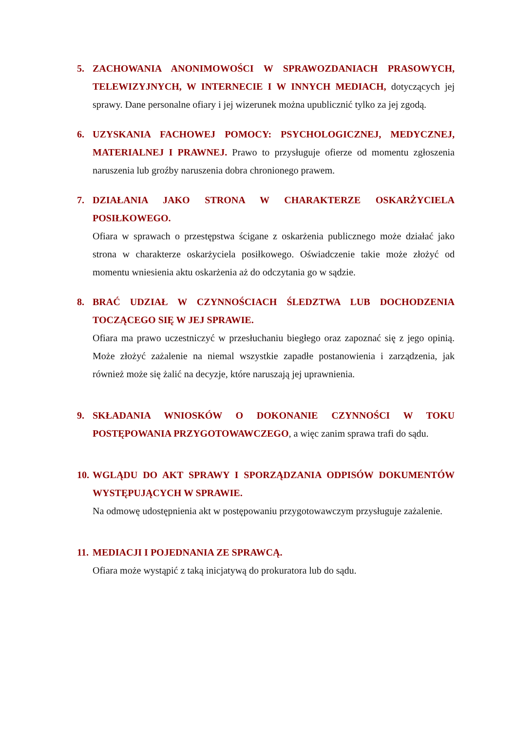5. ZACHOWANIA ANONIMOWOŚCI W SPRAWOZDANIACH PRASOWYCH, TELEWIZYJNYCH, W INTERNECIE I W INNYCH MEDIACH, dotyczących jej sprawy. Dane personalne ofiary i jej wizerunek można upublicznić tylko za jej zgodą.
6. UZYSKANIA FACHOWEJ POMOCY: PSYCHOLOGICZNEJ, MEDYCZNEJ, MATERIALNEJ I PRAWNEJ. Prawo to przysługuje ofierze od momentu zgłoszenia naruszenia lub groźby naruszenia dobra chronionego prawem.
7. DZIAŁANIA JAKO STRONA W CHARAKTERZE OSKARŻYCIELA POSIŁKOWEGO.
Ofiara w sprawach o przestępstwa ścigane z oskarżenia publicznego może działać jako strona w charakterze oskarżyciela posiłkowego. Oświadczenie takie może złożyć od momentu wniesienia aktu oskarżenia aż do odczytania go w sądzie.
8. BRAĆ UDZIAŁ W CZYNNOŚCIACH ŚLEDZTWA LUB DOCHODZENIA TOCZĄCEGO SIĘ W JEJ SPRAWIE.
Ofiara ma prawo uczestniczyć w przesłuchaniu biegłego oraz zapoznać się z jego opinią. Może złożyć zażalenie na niemal wszystkie zapadłe postanowienia i zarządzenia, jak również może się żalić na decyzje, które naruszają jej uprawnienia.
9. SKŁADANIA WNIOSKÓW O DOKONANIE CZYNNOŚCI W TOKU POSTĘPOWANIA PRZYGOTOWAWCZEGO, a więc zanim sprawa trafi do sądu.
10.
WGLĄDU DO AKT SPRAWY I SPORZĄDZANIA ODPISÓW DOKUMENTÓW WYSTĘPUJĄCYCH W SPRAWIE.
Na odmowę udostępnienia akt w postępowaniu przygotowawczym przysługuje zażalenie.
11.
MEDIACJI I POJEDNANIA ZE SPRAWCĄ.
Ofiara może wystąpić z taką inicjatywą do prokuratora lub do sądu.